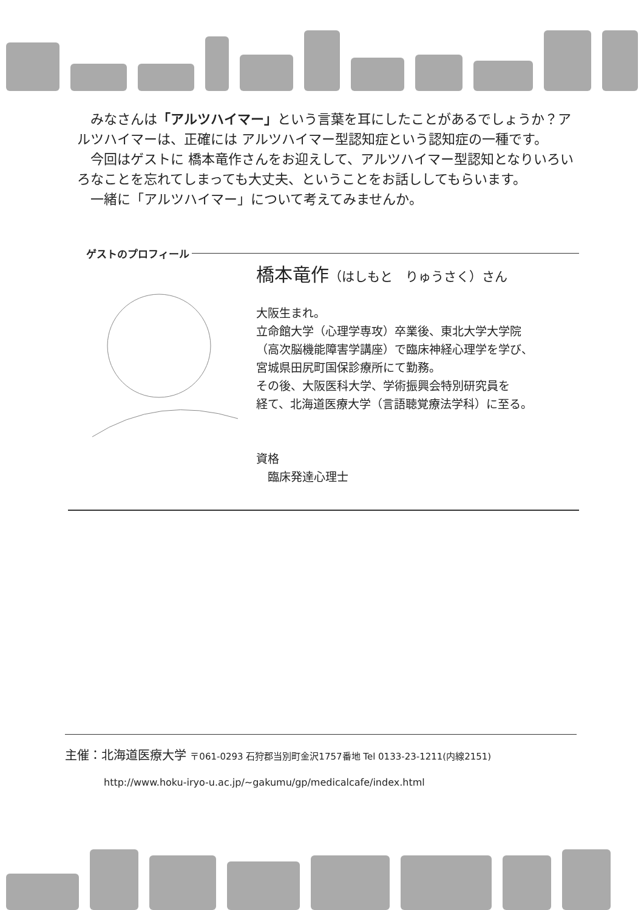みなさんは「アルツハイマー」という言葉を耳にしたことがあるでしょうか？アルツハイマーは、正確には アルツハイマー型認知症という認知症の一種です。
　今回はゲストに 橋本竜作さんをお迎えして、アルツハイマー型認知となりいろいろなことを忘れてしまっても大丈夫、ということをお話ししてもらいます。
　一緒に「アルツハイマー」について考えてみませんか。
ゲストのプロフィール
橋本竜作（はしもと　りゅうさく）さん
大阪生まれ。
立命館大学（心理学専攻）卒業後、東北大学大学院
（高次脳機能障害学講座）で臨床神経心理学を学び、
宮城県田尻町国保診療所にて勤務。
その後、大阪医科大学、学術振興会特別研究員を
経て、北海道医療大学（言語聴覚療法学科）に至る。
資格
　臨床発達心理士
主催：北海道医療大学 〒061-0293 石狩郡当別町金沢1757番地 Tel 0133-23-1211(内線2151)
http://www.hoku-iryo-u.ac.jp/~gakumu/gp/medicalcafe/index.html